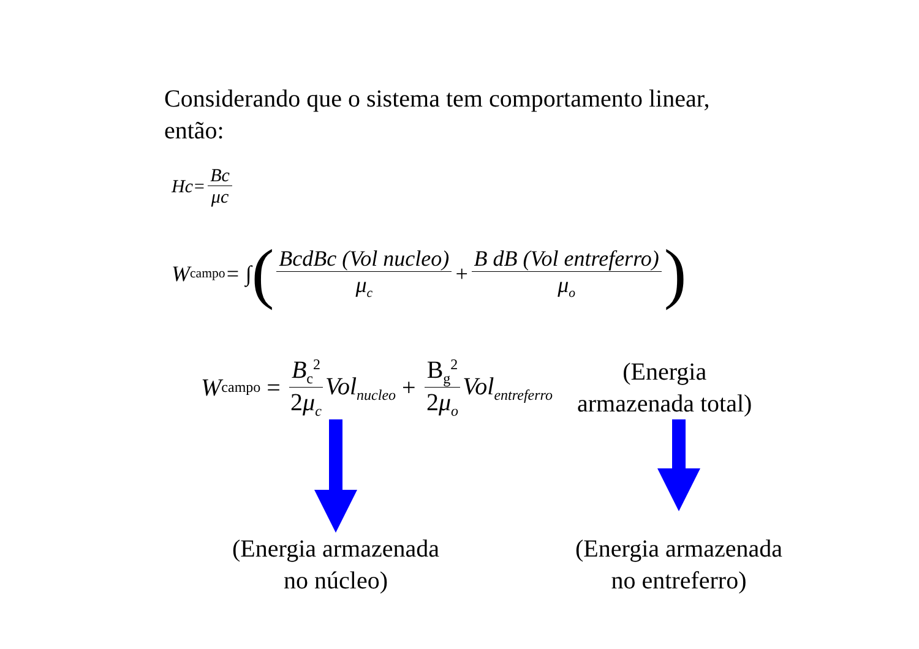Considerando que o sistema tem comportamento linear,
então:
Hc= Bc μc
W<sub>campo</sub> = ∫ ( BcdBc (Vol nucleo) μ<sub>c</sub> + B dB (Vol entreferro) μ<sub>o</sub>)
W<sub>campo</sub> = B<sub>c</sub><sup>2</sup> 2μ<sub>c</sub> Vol<sub>nucleo</sub> + B<sub>g</sub><sup>2</sup> 2μ<sub>o</sub> Vol<sub>entreferro</sub>
(Energia
armazenada total)
(Energia armazenada
no núcleo)
(Energia armazenada
no entreferro)